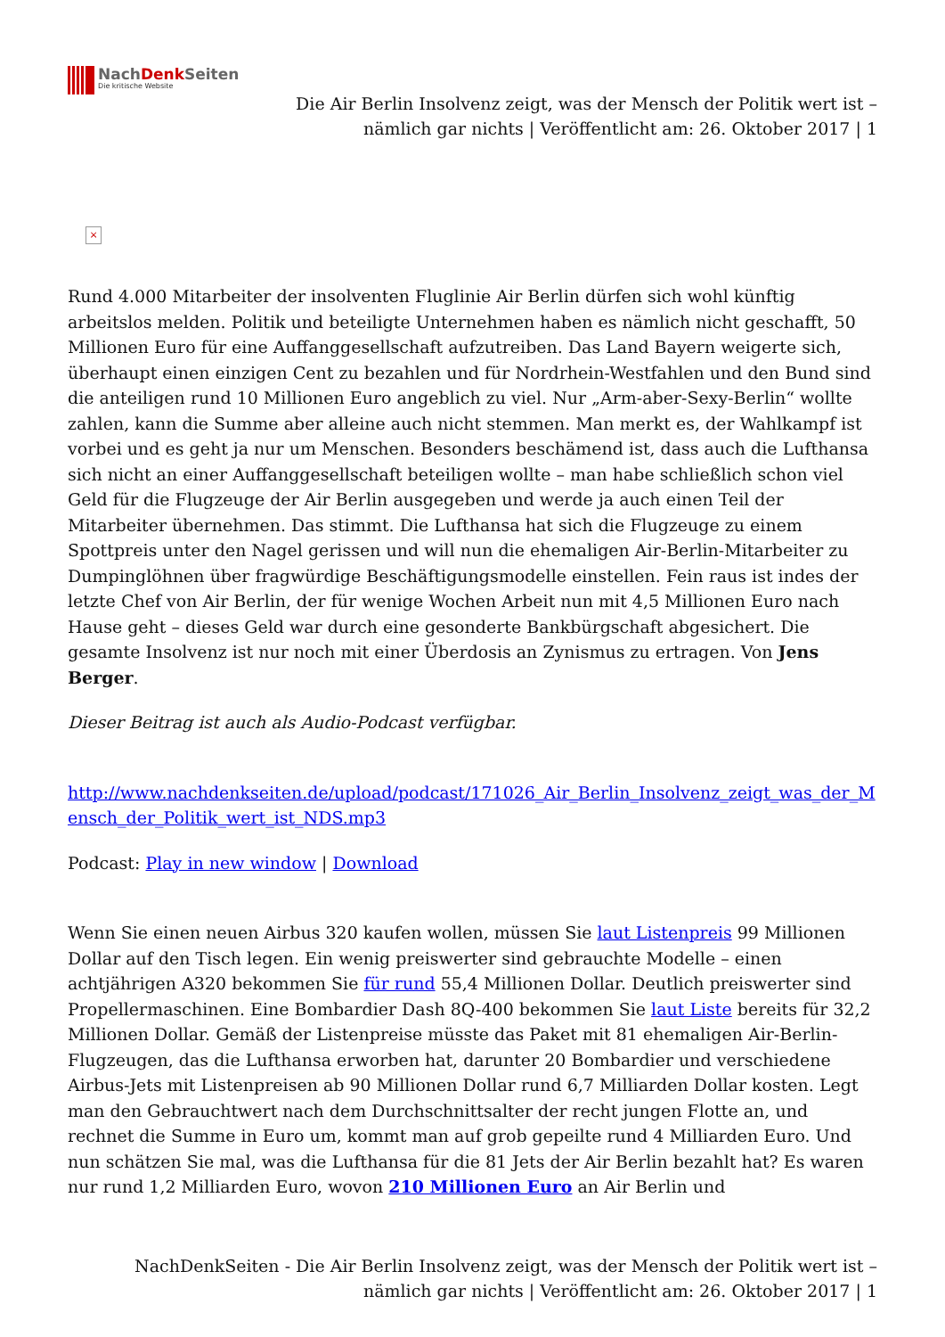NachDenk Seiten
Die kritische Website
Die Air Berlin Insolvenz zeigt, was der Mensch der Politik wert ist –
nämlich gar nichts | Veröffentlicht am: 26. Oktober 2017 | 1
×
Rund 4.000 Mitarbeiter der insolventen Fluglinie Air Berlin dürfen sich wohl künftig arbeitslos melden. Politik und beteiligte Unternehmen haben es nämlich nicht geschafft, 50 Millionen Euro für eine Auffanggesellschaft aufzutreiben. Das Land Bayern weigerte sich, überhaupt einen einzigen Cent zu bezahlen und für Nordrhein-Westfahlen und den Bund sind die anteiligen rund 10 Millionen Euro angeblich zu viel. Nur „Arm-aber-Sexy-Berlin“ wollte zahlen, kann die Summe aber alleine auch nicht stemmen. Man merkt es, der Wahlkampf ist vorbei und es geht ja nur um Menschen. Besonders beschämend ist, dass auch die Lufthansa sich nicht an einer Auffanggesellschaft beteiligen wollte – man habe schließlich schon viel Geld für die Flugzeuge der Air Berlin ausgegeben und werde ja auch einen Teil der Mitarbeiter übernehmen. Das stimmt. Die Lufthansa hat sich die Flugzeuge zu einem Spottpreis unter den Nagel gerissen und will nun die ehemaligen Air-Berlin-Mitarbeiter zu Dumpinglöhnen über fragwürdige Beschäftigungsmodelle einstellen. Fein raus ist indes der letzte Chef von Air Berlin, der für wenige Wochen Arbeit nun mit 4,5 Millionen Euro nach Hause geht – dieses Geld war durch eine gesonderte Bankbürgschaft abgesichert. Die gesamte Insolvenz ist nur noch mit einer Überdosis an Zynismus zu ertragen. Von Jens Berger.
Dieser Beitrag ist auch als Audio-Podcast verfügbar.
http://www.nachdenkseiten.de/upload/podcast/171026_Air_Berlin_Insolvenz_zeigt_was_der_Mensch_der_Politik_wert_ist_NDS.mp3
Podcast: Play in new window | Download
Wenn Sie einen neuen Airbus 320 kaufen wollen, müssen Sie laut Listenpreis 99 Millionen Dollar auf den Tisch legen. Ein wenig preiswerter sind gebrauchte Modelle – einen achtjährigen A320 bekommen Sie für rund 55,4 Millionen Dollar. Deutlich preiswerter sind Propellermaschinen. Eine Bombardier Dash 8Q-400 bekommen Sie laut Liste bereits für 32,2 Millionen Dollar. Gemäß der Listenpreise müsste das Paket mit 81 ehemaligen Air-Berlin-Flugzeugen, das die Lufthansa erworben hat, darunter 20 Bombardier und verschiedene Airbus-Jets mit Listenpreisen ab 90 Millionen Dollar rund 6,7 Milliarden Dollar kosten. Legt man den Gebrauchtwert nach dem Durchschnittsalter der recht jungen Flotte an, und rechnet die Summe in Euro um, kommt man auf grob gepeilte rund 4 Milliarden Euro. Und nun schätzen Sie mal, was die Lufthansa für die 81 Jets der Air Berlin bezahlt hat? Es waren nur rund 1,2 Milliarden Euro, wovon 210 Millionen Euro an Air Berlin und
NachDenkSeiten - Die Air Berlin Insolvenz zeigt, was der Mensch der Politik wert ist –
nämlich gar nichts | Veröffentlicht am: 26. Oktober 2017 | 1